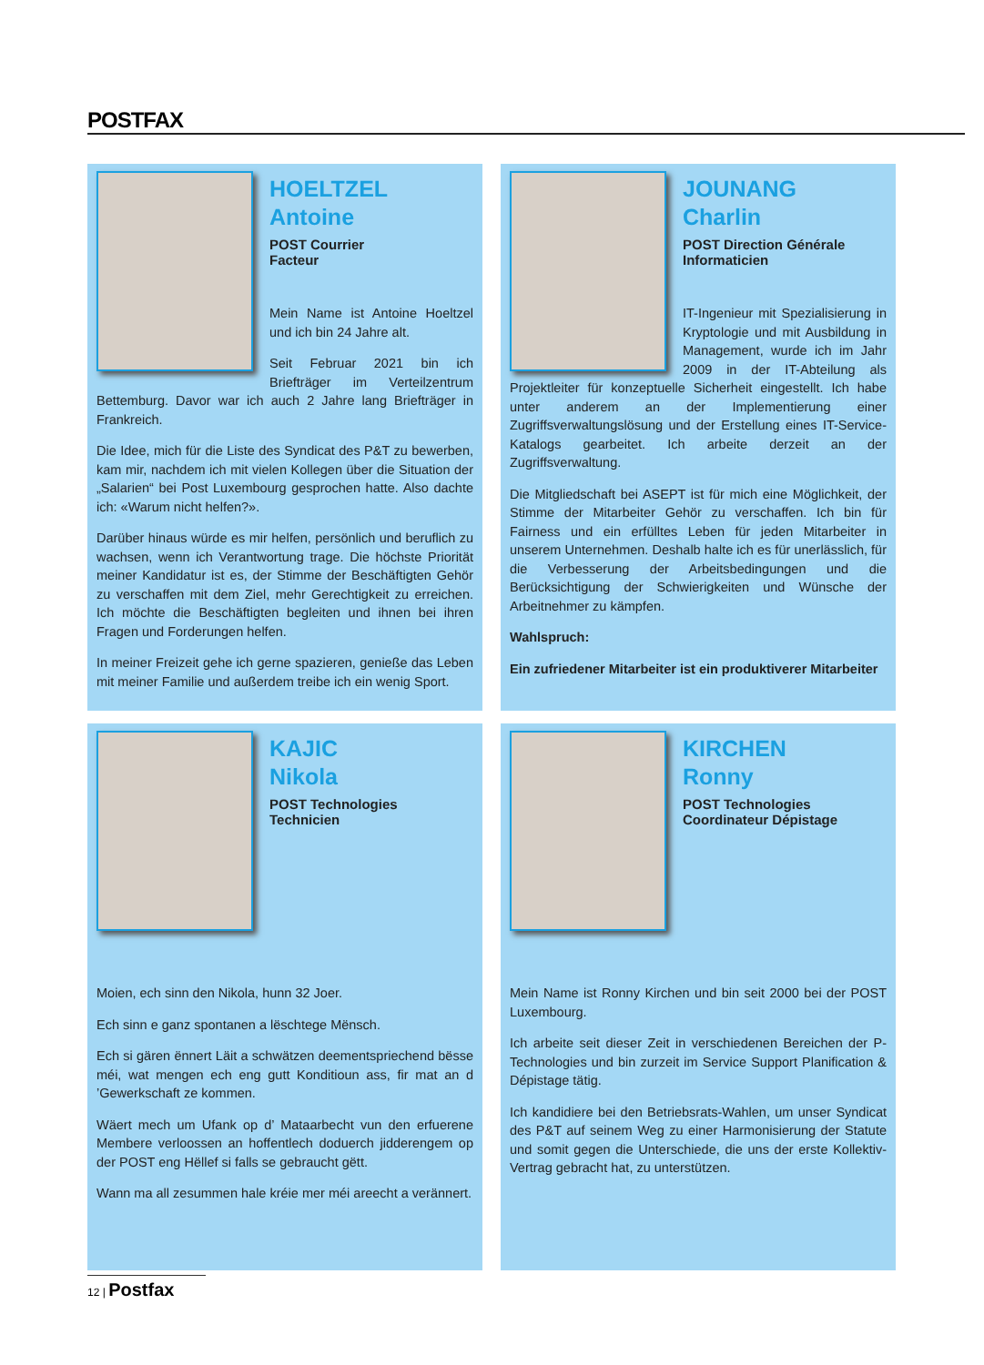POSTFAX
HOELTZEL
Antoine
POST Courrier
Facteur
Mein Name ist Antoine Hoeltzel und ich bin 24 Jahre alt.
Seit Februar 2021 bin ich Briefträger im Verteilzentrum Bettemburg. Davor war ich auch 2 Jahre lang Briefträger in Frankreich.
Die Idee, mich für die Liste des Syndicat des P&T zu bewerben, kam mir, nachdem ich mit vielen Kollegen über die Situation der „Salarien“ bei Post Luxembourg gesprochen hatte. Also dachte ich: «Warum nicht helfen?».
Darüber hinaus würde es mir helfen, persönlich und beruflich zu wachsen, wenn ich Verantwortung trage. Die höchste Priorität meiner Kandidatur ist es, der Stimme der Beschäftigten Gehör zu verschaffen mit dem Ziel, mehr Gerechtigkeit zu erreichen. Ich möchte die Beschäftigten begleiten und ihnen bei ihren Fragen und Forderungen helfen.
In meiner Freizeit gehe ich gerne spazieren, genieße das Leben mit meiner Familie und außerdem treibe ich ein wenig Sport.
JOUNANG
Charlin
POST Direction Générale
Informaticien
IT-Ingenieur mit Spezialisierung in Kryptologie und mit Ausbildung in Management, wurde ich im Jahr 2009 in der IT-Abteilung als Projektleiter für konzeptuelle Sicherheit eingestellt. Ich habe unter anderem an der Implementierung einer Zugriffsverwaltungslösung und der Erstellung eines IT-Service-Katalogs gearbeitet. Ich arbeite derzeit an der Zugriffsverwaltung.
Die Mitgliedschaft bei ASEPT ist für mich eine Möglichkeit, der Stimme der Mitarbeiter Gehör zu verschaffen. Ich bin für Fairness und ein erfülltes Leben für jeden Mitarbeiter in unserem Unternehmen. Deshalb halte ich es für unerlässlich, für die Verbesserung der Arbeitsbedingungen und die Berücksichtigung der Schwierigkeiten und Wünsche der Arbeitnehmer zu kämpfen.
Wahlspruch:
Ein zufriedener Mitarbeiter ist ein produktiverer Mitarbeiter
KAJIC
Nikola
POST Technologies
Technicien
Moien, ech sinn den Nikola, hunn 32 Joer.
Ech sinn e ganz spontanen a lëschtege Mënsch.
Ech si gären ënnert Läit a schwätzen deementspriechend bësse méi, wat mengen ech eng gutt Konditioun ass, fir mat an d ’Gewerkschaft ze kommen.
Wäert mech um Ufank op d’ Mataarbecht vun den erfuerene Membere verloossen an hoffentlech doduerch jidderengem op der POST eng Hëllef si falls se gebraucht gëtt.
Wann ma all zesummen hale kréie mer méi areecht a verännert.
KIRCHEN
Ronny
POST Technologies
Coordinateur Dépistage
Mein Name ist Ronny Kirchen und bin seit 2000 bei der POST Luxembourg.
Ich arbeite seit dieser Zeit in verschiedenen Bereichen der P-Technologies und bin zurzeit im Service Support Planification & Dépistage tätig.
Ich kandidiere bei den Betriebsrats-Wahlen, um unser Syndicat des P&T auf seinem Weg zu einer Harmonisierung der Statute und somit gegen die Unterschiede, die uns der erste Kollektiv-Vertrag gebracht hat, zu unterstützen.
12 | Postfax